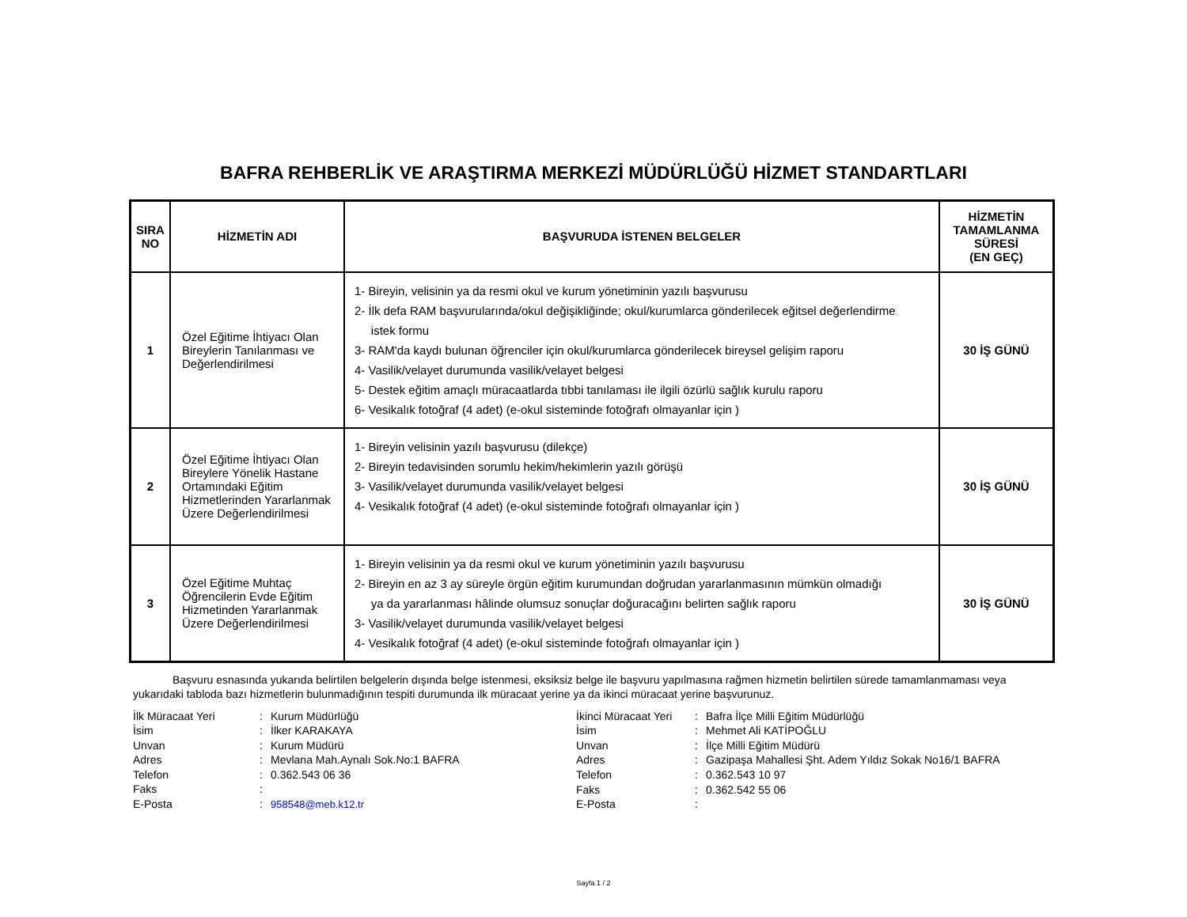BAFRA REHBERLİK VE ARAŞTIRMA MERKEZİ MÜDÜRLÜĞÜ HİZMET STANDARTLARI
| SIRA NO | HİZMETİN ADI | BAŞVURUDA İSTENEN BELGELER | HİZMETİN TAMAMLANMA SÜRESİ (EN GEÇ) |
| --- | --- | --- | --- |
| 1 | Özel Eğitime İhtiyacı Olan Bireylerin Tanılanması ve Değerlendirilmesi | 1- Bireyin, velisinin ya da resmi okul ve kurum yönetiminin yazılı başvurusu 2- İlk defa RAM başvurularında/okul değişikliğinde; okul/kurumlarca gönderilecek eğitsel değerlendirme istek formu 3- RAM'da kaydı bulunan öğrenciler için okul/kurumlarca gönderilecek bireysel gelişim raporu 4- Vasilik/velayet durumunda vasilik/velayet belgesi 5- Destek eğitim amaçlı müracaatlarda tıbbi tanılaması ile ilgili özürlü sağlık kurulu raporu 6- Vesikalık fotoğraf (4 adet) (e-okul sisteminde fotoğrafı olmayanlar için ) | 30 İŞ GÜNÜ |
| 2 | Özel Eğitime İhtiyacı Olan Bireylere Yönelik Hastane Ortamındaki Eğitim Hizmetlerinden Yararlanmak Üzere Değerlendirilmesi | 1- Bireyin velisinin yazılı başvurusu (dilekçe) 2- Bireyin tedavisinden sorumlu hekim/hekimlerin yazılı görüşü 3- Vasilik/velayet durumunda vasilik/velayet belgesi 4- Vesikalık fotoğraf (4 adet) (e-okul sisteminde fotoğrafı olmayanlar için ) | 30 İŞ GÜNÜ |
| 3 | Özel Eğitime Muhtaç Öğrencilerin Evde Eğitim Hizmetinden Yararlanmak Üzere Değerlendirilmesi | 1- Bireyin velisinin ya da resmi okul ve kurum yönetiminin yazılı başvurusu 2- Bireyin en az 3 ay süreyle örgün eğitim kurumundan doğrudan yararlanmasının mümkün olmadığı ya da yararlanması hâlinde olumsuz sonuçlar doğuracağını belirten sağlık raporu 3- Vasilik/velayet durumunda vasilik/velayet belgesi 4- Vesikalık fotoğraf (4 adet) (e-okul sisteminde fotoğrafı olmayanlar için ) | 30 İŞ GÜNÜ |
Başvuru esnasında yukarıda belirtilen belgelerin dışında belge istenmesi, eksiksiz belge ile başvuru yapılmasına rağmen hizmetin belirtilen sürede tamamlanmaması veya yukarıdaki tabloda bazı hizmetlerin bulunmadığının tespiti durumunda ilk müracaat yerine ya da ikinci müracaat yerine başvurunuz.
| İlk Müracaat Yeri | : | Kurum Müdürlüğü |
| İsim | : | İlker KARAKAYA |
| Unvan | : | Kurum Müdürü |
| Adres | : | Mevlana Mah.Aynalı Sok.No:1 BAFRA |
| Telefon | : | 0.362.543 06 36 |
| Faks | : | |
| E-Posta | : | 958548@meb.k12.tr |
| İkinci Müracaat Yeri | : | Bafra İlçe Milli Eğitim Müdürlüğü |
| İsim | : | Mehmet Ali KATİPOĞLU |
| Unvan | : | İlçe Milli Eğitim Müdürü |
| Adres | : | Gazipaşa Mahallesi Şht. Adem Yıldız Sokak No16/1 BAFRA |
| Telefon | : | 0.362.543 10 97 |
| Faks | : | 0.362.542 55 06 |
| E-Posta | : | |
Sayfa 1 / 2